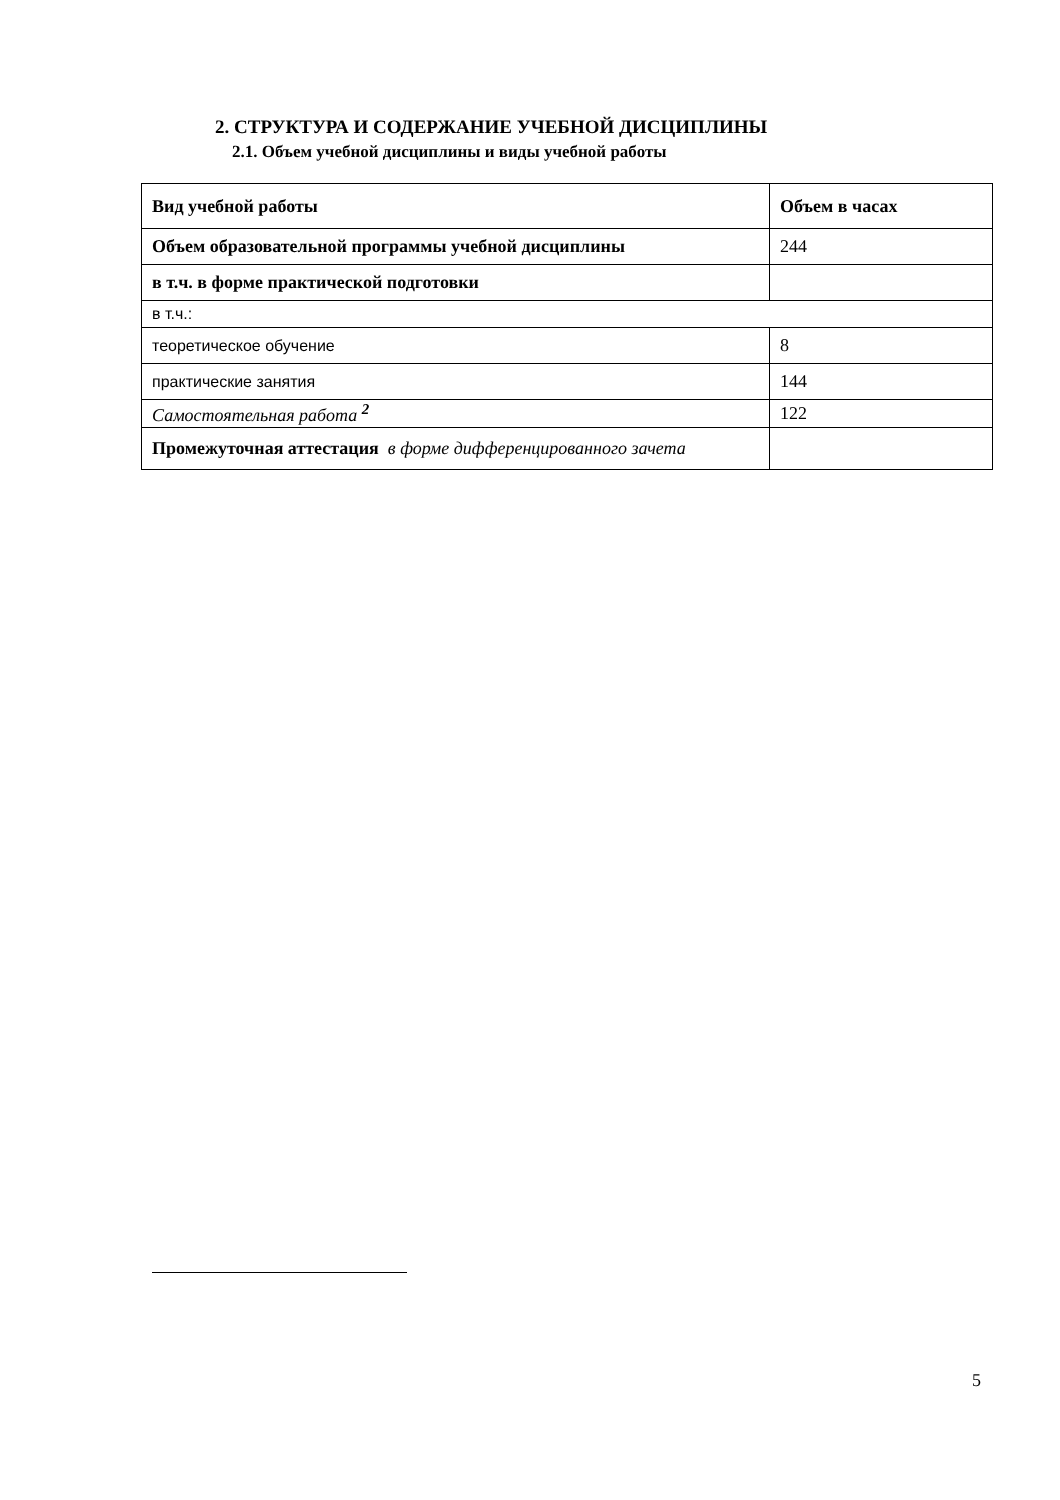2. СТРУКТУРА И СОДЕРЖАНИЕ УЧЕБНОЙ ДИСЦИПЛИНЫ
2.1. Объем учебной дисциплины и виды учебной работы
| Вид учебной работы | Объем в часах |
| --- | --- |
| Объем образовательной программы учебной дисциплины | 244 |
| в т.ч. в форме практической подготовки | |
| в т.ч.: | |
| теоретическое обучение | 8 |
| практические занятия | 144 |
| Самостоятельная работа <sup>2</sup> | 122 |
| Промежуточная аттестация в форме дифференцированного зачета | |
5